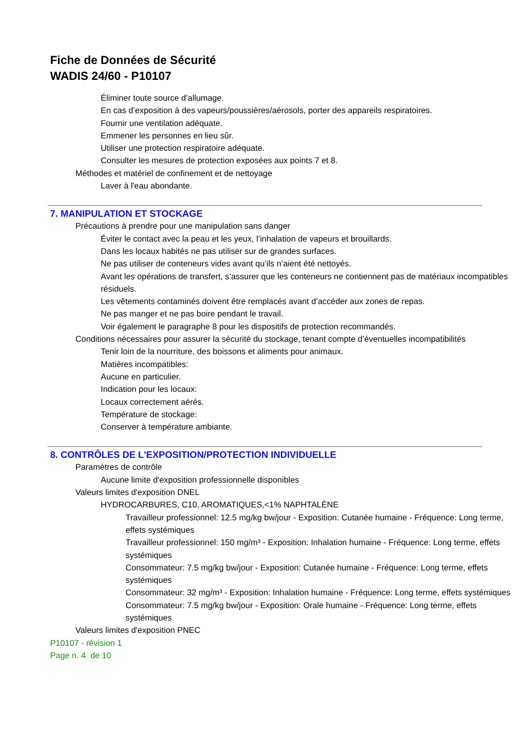Fiche de Données de Sécurité
WADIS 24/60 - P10107
Éliminer toute source d’allumage.
En cas d’exposition à des vapeurs/poussières/aérosols, porter des appareils respiratoires.
Fournir une ventilation adéquate.
Emmener les personnes en lieu sûr.
Utiliser une protection respiratoire adéquate.
Consulter les mesures de protection exposées aux points 7 et 8.
Méthodes et matériel de confinement et de nettoyage
Laver à l'eau abondante.
7. MANIPULATION ET STOCKAGE
Précautions à prendre pour une manipulation sans danger
Éviter le contact avec la peau et les yeux, l’inhalation de vapeurs et brouillards.
Dans les locaux habités ne pas utiliser sur de grandes surfaces.
Ne pas utiliser de conteneurs vides avant qu’ils n’aient été nettoyés.
Avant les opérations de transfert, s’assurer que les conteneurs ne contiennent pas de matériaux incompatibles résiduels.
Les vêtements contaminés doivent être remplacés avant d’accéder aux zones de repas.
Ne pas manger et ne pas boire pendant le travail.
Voir également le paragraphe 8 pour les dispositifs de protection recommandés.
Conditions nécessaires pour assurer la sécurité du stockage, tenant compte d’éventuelles incompatibilités
Tenir loin de la nourriture, des boissons et aliments pour animaux.
Matières incompatibles:
Aucune en particulier.
Indication pour les locaux:
Locaux correctement aérés.
Température de stockage:
Conserver à température ambiante.
8. CONTRÔLES DE L'EXPOSITION/PROTECTION INDIVIDUELLE
Paramètres de contrôle
Aucune limite d'exposition professionnelle disponibles
Valeurs limites d'exposition DNEL
HYDROCARBURES, C10, AROMATIQUES,<1% NAPHTALÈNE
Travailleur professionnel: 12.5 mg/kg bw/jour - Exposition: Cutanée humaine - Fréquence: Long terme, effets systémiques
Travailleur professionnel: 150 mg/m³ - Exposition: Inhalation humaine - Fréquence: Long terme, effets systémiques
Consommateur: 7.5 mg/kg bw/jour - Exposition: Cutanée humaine - Fréquence: Long terme, effets systémiques
Consommateur: 32 mg/m³ - Exposition: Inhalation humaine - Fréquence: Long terme, effets systémiques
Consommateur: 7.5 mg/kg bw/jour - Exposition: Orale humaine - Fréquence: Long terme, effets systémiques
Valeurs limites d'exposition PNEC
P10107 - révision 1
Page n. 4 de 10